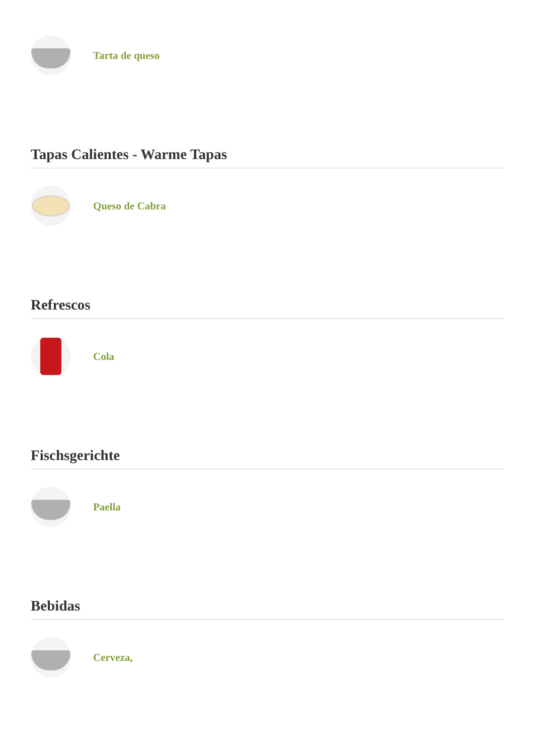Tarta de queso
Tapas Calientes - Warme Tapas
Queso de Cabra
Refrescos
Cola
Fischsgerichte
Paella
Bebidas
Cerveza,